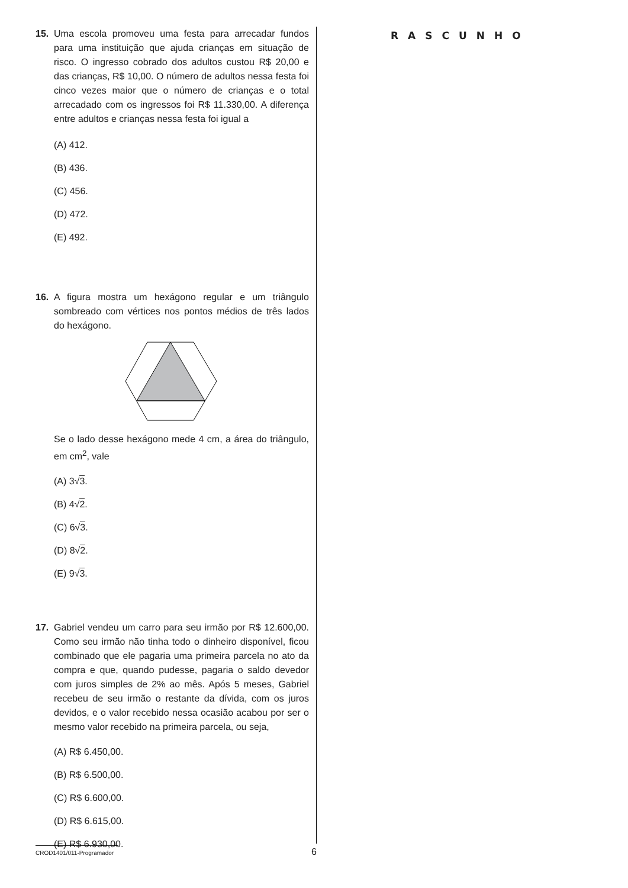15. Uma escola promoveu uma festa para arrecadar fundos para uma instituição que ajuda crianças em situação de risco. O ingresso cobrado dos adultos custou R$ 20,00 e das crianças, R$ 10,00. O número de adultos nessa festa foi cinco vezes maior que o número de crianças e o total arrecadado com os ingressos foi R$ 11.330,00. A diferença entre adultos e crianças nessa festa foi igual a
(A) 412.
(B) 436.
(C) 456.
(D) 472.
(E) 492.
16. A figura mostra um hexágono regular e um triângulo sombreado com vértices nos pontos médios de três lados do hexágono.
Se o lado desse hexágono mede 4 cm, a área do triângulo, em cm<sup>2</sup>, vale
(A) 3√3.
(B) 4√2.
(C) 6√3.
(D) 8√2.
(E) 9√3.
17. Gabriel vendeu um carro para seu irmão por R$ 12.600,00. Como seu irmão não tinha todo o dinheiro disponível, ficou combinado que ele pagaria uma primeira parcela no ato da compra e que, quando pudesse, pagaria o saldo devedor com juros simples de 2% ao mês. Após 5 meses, Gabriel recebeu de seu irmão o restante da dívida, com os juros devidos, e o valor recebido nessa ocasião acabou por ser o mesmo valor recebido na primeira parcela, ou seja,
(A) R$ 6.450,00.
(B) R$ 6.500,00.
(C) R$ 6.600,00.
(D) R$ 6.615,00.
(E) R$ 6.930,00.
RASCUNHO
CROD1401/011-Programador
6